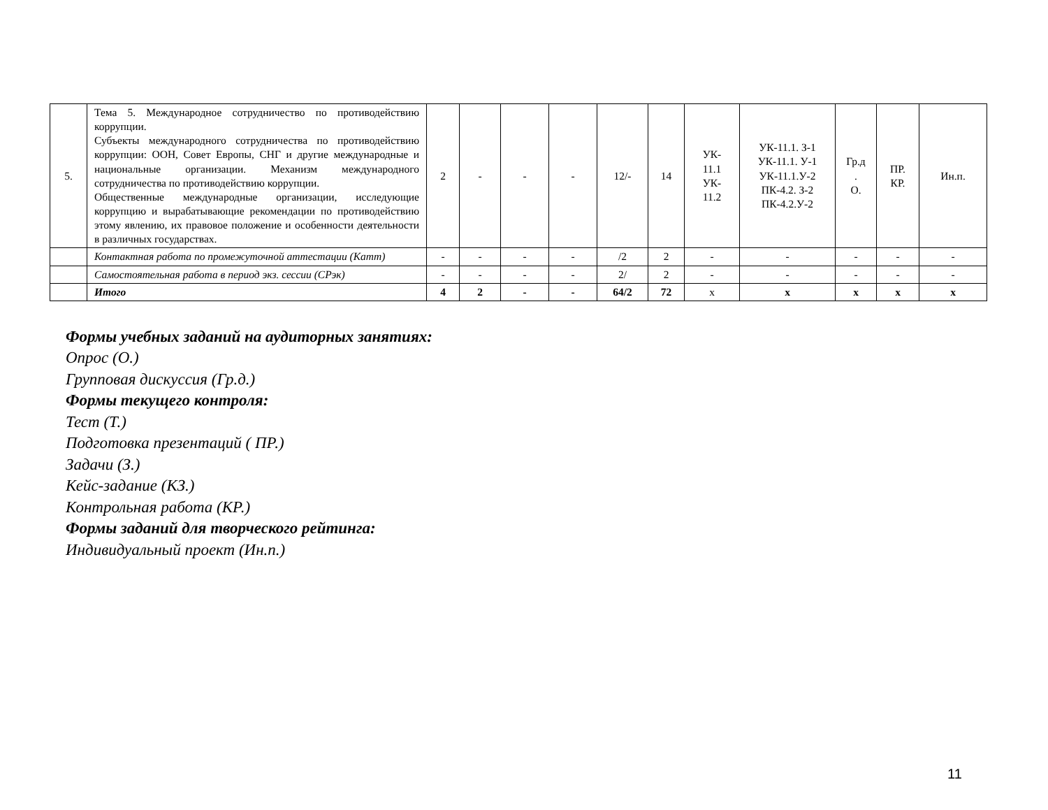| 5. | Тема 5. Международное сотрудничество по противодействию коррупции. Субъекты международного сотрудничества по противодействию коррупции: ООН, Совет Европы, СНГ и другие международные и национальные организации. Механизм международного сотрудничества по противодействию коррупции. Общественные международные организации, исследующие коррупцию и вырабатывающие рекомендации по противодействию этому явлению, их правовое положение и особенности деятельности в различных государствах. | 2 | - | - | - | 12/- | 14 | УК- 11.1 УК- 11.2 | УК-11.1. З-1 УК-11.1. У-1 УК-11.1.У-2 ПК-4.2. З-2 ПК-4.2.У-2 | Гр.д . О. | ПР. КР. | Ин.п. |
| | Контактная работа по промежуточной аттестации (Катт) | - | - | - | - | /2 | 2 | - | - | - | - | - |
| | Самостоятельная работа в период экз. сессии (СРэк) | - | - | - | - | 2/ | 2 | - | - | - | - | - |
| | Итого | 4 | 2 | - | - | 64/2 | 72 | x | x | x | x | x |
Формы учебных заданий на аудиторных занятиях:
Опрос (О.)
Групповая дискуссия (Гр.д.)
Формы текущего контроля:
Тест (Т.)
Подготовка презентаций ( ПР.)
Задачи (З.)
Кейс-задание (КЗ.)
Контрольная работа (КР.)
Формы заданий для творческого рейтинга:
Индивидуальный проект (Ин.п.)
11